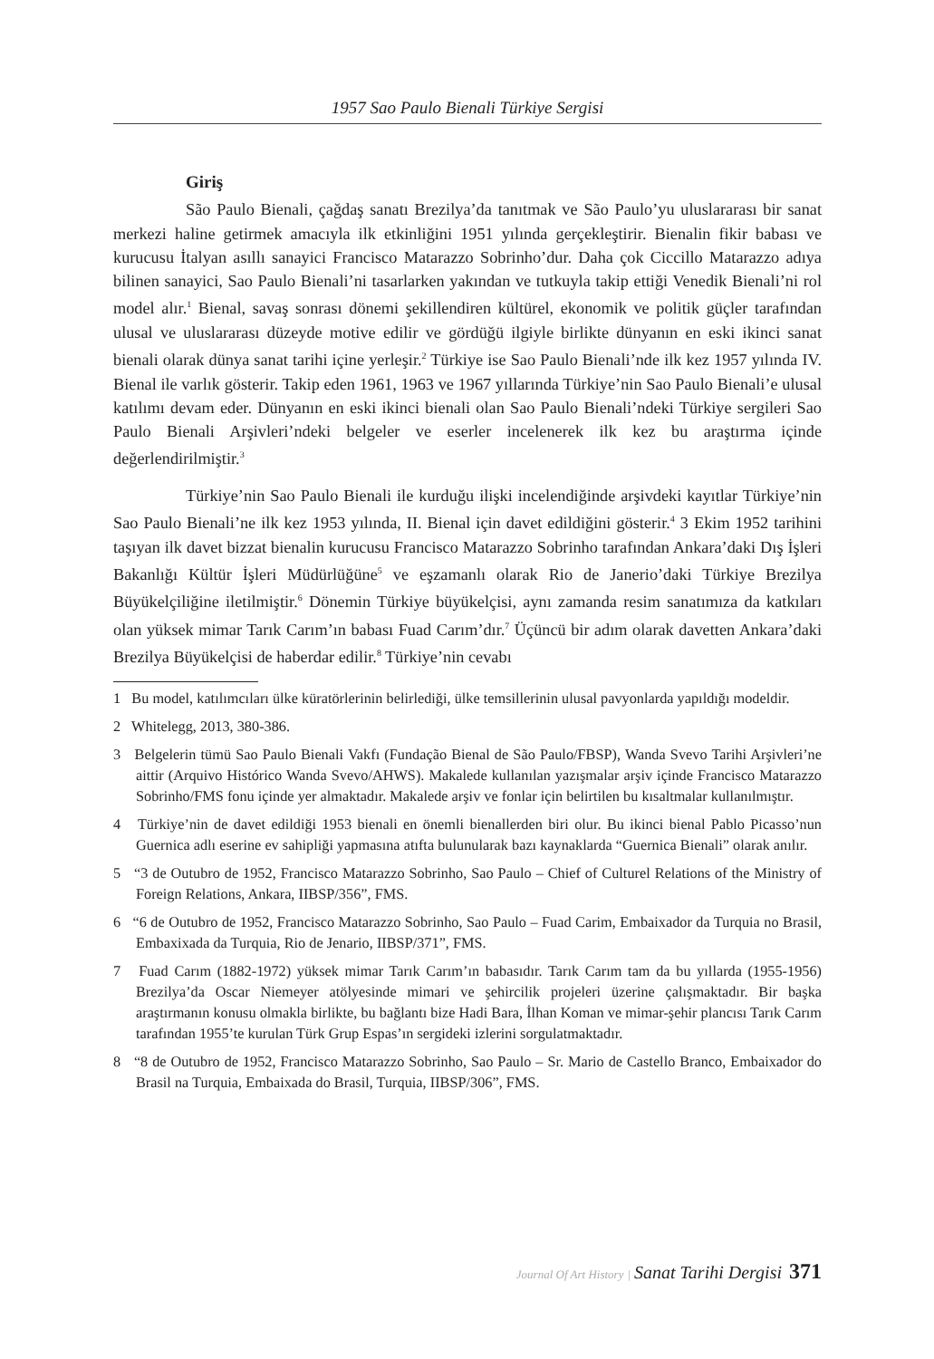1957 Sao Paulo Bienali Türkiye Sergisi
Giriş
São Paulo Bienali, çağdaş sanatı Brezilya’da tanıtmak ve São Paulo’yu uluslararası bir sanat merkezi haline getirmek amacıyla ilk etkinliğini 1951 yılında gerçekleştirir. Bienalin fikir babası ve kurucusu İtalyan asıllı sanayici Francisco Matarazzo Sobrinho’dur. Daha çok Ciccillo Matarazzo adıya bilinen sanayici, Sao Paulo Bienali’ni tasarlarken yakından ve tutkuyla takip ettiği Venedik Bienali’ni rol model alır.<sup>1</sup> Bienal, savaş sonrası dönemi şekillendiren kültürel, ekonomik ve politik güçler tarafından ulusal ve uluslararası düzeyde motive edilir ve gördüğü ilgiyle birlikte dünyanın en eski ikinci sanat bienali olarak dünya sanat tarihi içine yerleşir.<sup>2</sup> Türkiye ise Sao Paulo Bienali’nde ilk kez 1957 yılında IV. Bienal ile varlık gösterir. Takip eden 1961, 1963 ve 1967 yıllarında Türkiye’nin Sao Paulo Bienali’e ulusal katılımı devam eder. Dünyanın en eski ikinci bienali olan Sao Paulo Bienali’ndeki Türkiye sergileri Sao Paulo Bienali Arşivleri’ndeki belgeler ve eserler incelenerek ilk kez bu araştırma içinde değerlendirilmiştir.<sup>3</sup>
Türkiye’nin Sao Paulo Bienali ile kurduğu ilişki incelendiğinde arşivdeki kayıtlar Türkiye’nin Sao Paulo Bienali’ne ilk kez 1953 yılında, II. Bienal için davet edildiğini gösterir.<sup>4</sup> 3 Ekim 1952 tarihini taşıyan ilk davet bizzat bienalin kurucusu Francisco Matarazzo Sobrinho tarafından Ankara’daki Dış İşleri Bakanlığı Kültür İşleri Müdürlüğüne<sup>5</sup> ve eşzamanlı olarak Rio de Janerio’daki Türkiye Brezilya Büyükelçiliğine iletilmiştir.<sup>6</sup> Dönemin Türkiye büyükelçisi, aynı zamanda resim sanatımıza da katkıları olan yüksek mimar Tarık Carım’ın babası Fuad Carım’dır.<sup>7</sup> Üçüncü bir adım olarak davetten Ankara’daki Brezilya Büyükelçisi de haberdar edilir.<sup>8</sup> Türkiye’nin cevabı
1 Bu model, katılımcıları ülke küratörlerinin belirlediği, ülke temsillerinin ulusal pavyonlarda yapıldığı modeldir.
2 Whitelegg, 2013, 380-386.
3 Belgelerin tümü Sao Paulo Bienali Vakfı (Fundação Bienal de São Paulo/FBSP), Wanda Svevo Tarihi Arşivleri’ne aittir (Arquivo Histórico Wanda Svevo/AHWS). Makalede kullanılan yazışmalar arşiv içinde Francisco Matarazzo Sobrinho/FMS fonu içinde yer almaktadır. Makalede arşiv ve fonlar için belirtilen bu kısaltmalar kullanılmıştır.
4 Türkiye’nin de davet edildiği 1953 bienali en önemli bienallerden biri olur. Bu ikinci bienal Pablo Picasso’nun Guernica adlı eserine ev sahipliği yapmasına atıfta bulunularak bazı kaynaklarda “Guernica Bienali” olarak anılır.
5 “3 de Outubro de 1952, Francisco Matarazzo Sobrinho, Sao Paulo – Chief of Culturel Relations of the Ministry of Foreign Relations, Ankara, IIBSP/356”, FMS.
6 “6 de Outubro de 1952, Francisco Matarazzo Sobrinho, Sao Paulo – Fuad Carim, Embaixador da Turquia no Brasil, Embaxixada da Turquia, Rio de Jenario, IIBSP/371”, FMS.
7 Fuad Carım (1882-1972) yüksek mimar Tarık Carım’ın babasıdır. Tarık Carım tam da bu yıllarda (1955-1956) Brezilya’da Oscar Niemeyer atölyesinde mimari ve şehircilik projeleri üzerine çalışmaktadır. Bir başka araştırmanın konusu olmakla birlikte, bu bağlantı bize Hadi Bara, İlhan Koman ve mimar-şehir plancısı Tarık Carım tarafından 1955’te kurulan Türk Grup Espas’ın sergideki izlerini sorgulatmaktadır.
8 “8 de Outubro de 1952, Francisco Matarazzo Sobrinho, Sao Paulo – Sr. Mario de Castello Branco, Embaixador do Brasil na Turquia, Embaixada do Brasil, Turquia, IIBSP/306”, FMS.
Journal Of Art History | Sanat Tarihi Dergisi 371